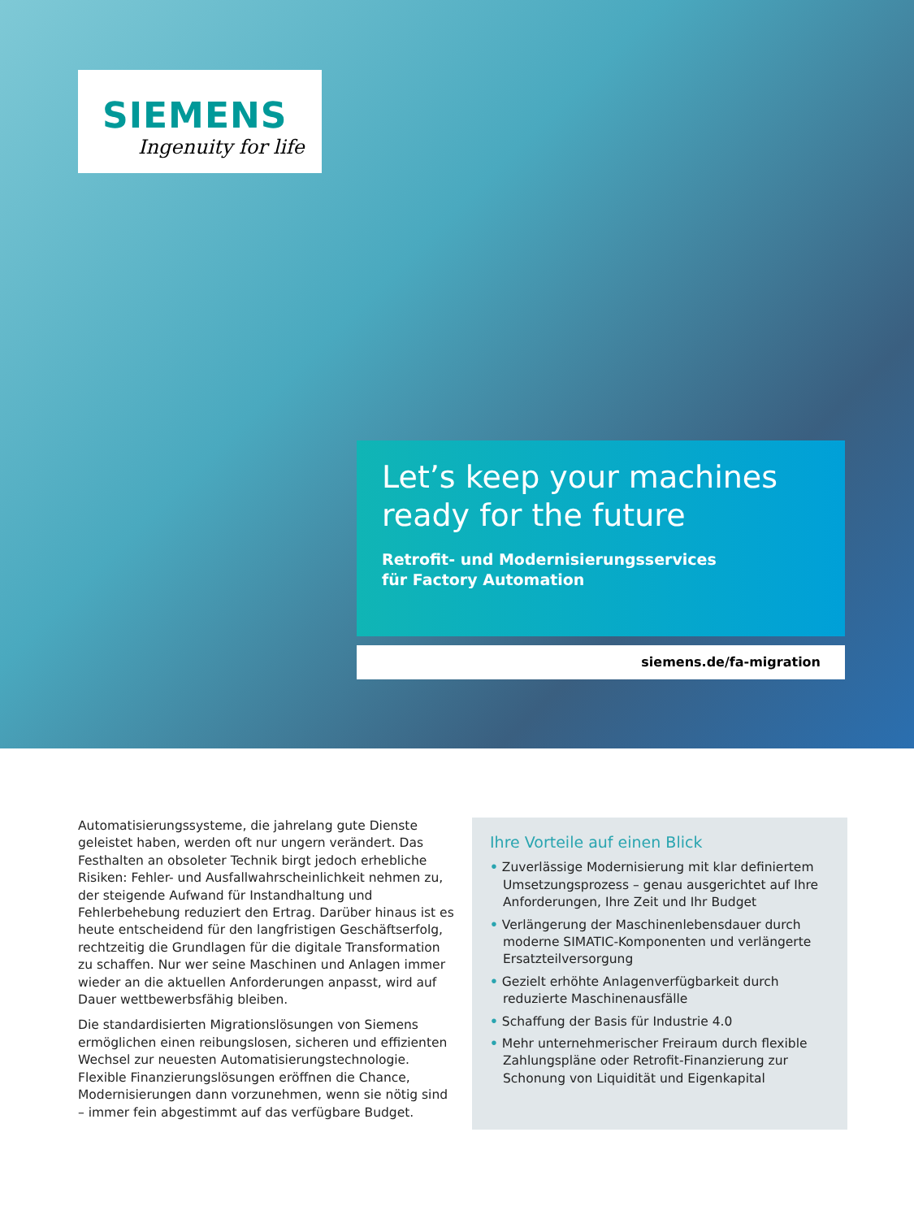SIEMENS
Ingenuity for life
Let’s keep your machines
ready for the future
Retrofit- und Modernisierungsservices
für Factory Automation
siemens.de/fa-migration
Automatisierungssysteme, die jahrelang gute Dienste geleistet haben, werden oft nur ungern verändert. Das Festhalten an obsoleter Technik birgt jedoch erhebliche Risiken: Fehler- und Ausfallwahrscheinlichkeit nehmen zu, der steigende Aufwand für Instandhaltung und Fehlerbehebung reduziert den Ertrag. Darüber hinaus ist es heute entscheidend für den langfristigen Geschäftserfolg, rechtzeitig die Grundlagen für die digitale Transformation zu schaffen. Nur wer seine Maschinen und Anlagen immer wieder an die aktuellen Anforderungen anpasst, wird auf Dauer wettbewerbsfähig bleiben.
Die standardisierten Migrationslösungen von Siemens ermöglichen einen reibungslosen, sicheren und effizienten Wechsel zur neuesten Automatisierungstechnologie. Flexible Finanzierungslösungen eröffnen die Chance, Modernisierungen dann vorzunehmen, wenn sie nötig sind – immer fein abgestimmt auf das verfügbare Budget.
Ihre Vorteile auf einen Blick
• Zuverlässige Modernisierung mit klar definiertem Umsetzungsprozess – genau ausgerichtet auf Ihre Anforderungen, Ihre Zeit und Ihr Budget
• Verlängerung der Maschinenlebensdauer durch moderne SIMATIC-Komponenten und verlängerte Ersatzteilversorgung
• Gezielt erhöhte Anlagenverfügbarkeit durch reduzierte Maschinenausfälle
• Schaffung der Basis für Industrie 4.0
• Mehr unternehmerischer Freiraum durch flexible Zahlungspläne oder Retrofit-Finanzierung zur Schonung von Liquidität und Eigenkapital